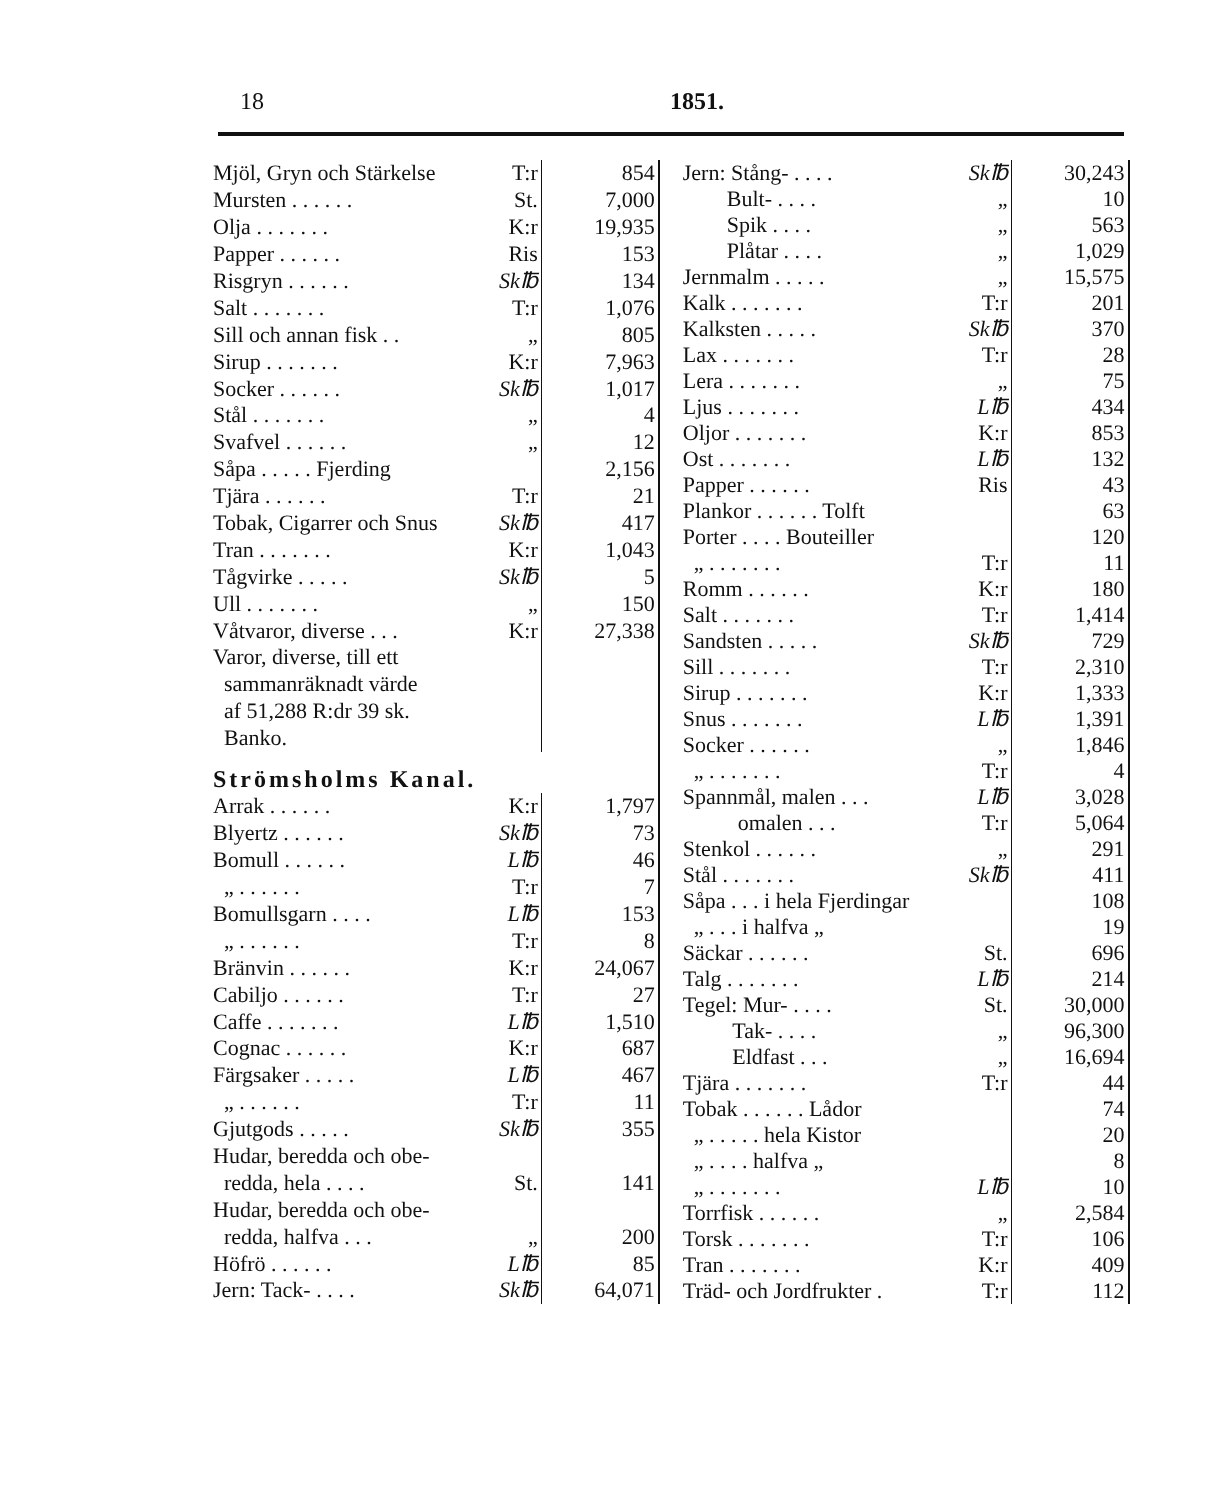18 1851.
| Mjöl, Gryn och Stärkelse | T:r | 854 |
| Mursten . . . . . . | St. | 7,000 |
| Olja . . . . . . . | K:r | 19,935 |
| Papper . . . . . . | Ris | 153 |
| Risgryn . . . . . . | Sk℔ | 134 |
| Salt . . . . . . . | T:r | 1,076 |
| Sill och annan fisk . . | „ | 805 |
| Sirup . . . . . . . | K:r | 7,963 |
| Socker . . . . . . | Sk℔ | 1,017 |
| Stål . . . . . . . | „ | 4 |
| Svafvel . . . . . . | „ | 12 |
| Såpa . . . . . Fjerding | | 2,156 |
| Tjära . . . . . . | T:r | 21 |
| Tobak, Cigarrer och Snus | Sk℔ | 417 |
| Tran . . . . . . . | K:r | 1,043 |
| Tågvirke . . . . . | Sk℔ | 5 |
| Ull . . . . . . . | „ | 150 |
| Våtvaror, diverse . . . | K:r | 27,338 |
| Varor, diverse, till ett | | |
| sammanräknadt värde | | |
| af 51,288 R:dr 39 sk. | | |
| Banko. | | |
| Strömsholms Kanal. | | |
| Arrak . . . . . . | K:r | 1,797 |
| Blyertz . . . . . . | Sk℔ | 73 |
| Bomull . . . . . . | L℔ | 46 |
| „ . . . . . . | T:r | 7 |
| Bomullsgarn . . . . | L℔ | 153 |
| „ . . . . . . | T:r | 8 |
| Bränvin . . . . . . | K:r | 24,067 |
| Cabiljo . . . . . . | T:r | 27 |
| Caffe . . . . . . . | L℔ | 1,510 |
| Cognac . . . . . . | K:r | 687 |
| Färgsaker . . . . . | L℔ | 467 |
| „ . . . . . . | T:r | 11 |
| Gjutgods . . . . . | Sk℔ | 355 |
| Hudar, beredda och obe- | | |
| redda, hela . . . . | St. | 141 |
| Hudar, beredda och obe- | | |
| redda, halfva . . . | „ | 200 |
| Höfrö . . . . . . | L℔ | 85 |
| Jern: Tack- . . . . | Sk℔ | 64,071 |
| Jern: Stång- . . . . | Sk℔ | 30,243 |
| Bult- . . . . | „ | 10 |
| Spik . . . . | „ | 563 |
| Plåtar . . . . | „ | 1,029 |
| Jernmalm . . . . . | „ | 15,575 |
| Kalk . . . . . . . | T:r | 201 |
| Kalksten . . . . . | Sk℔ | 370 |
| Lax . . . . . . . | T:r | 28 |
| Lera . . . . . . . | „ | 75 |
| Ljus . . . . . . . | L℔ | 434 |
| Oljor . . . . . . . | K:r | 853 |
| Ost . . . . . . . | L℔ | 132 |
| Papper . . . . . . | Ris | 43 |
| Plankor . . . . . . Tolft | | 63 |
| Porter . . . . Bouteiller | | 120 |
| „ . . . . . . . | T:r | 11 |
| Romm . . . . . . | K:r | 180 |
| Salt . . . . . . . | T:r | 1,414 |
| Sandsten . . . . . | Sk℔ | 729 |
| Sill . . . . . . . | T:r | 2,310 |
| Sirup . . . . . . . | K:r | 1,333 |
| Snus . . . . . . . | L℔ | 1,391 |
| Socker . . . . . . | „ | 1,846 |
| „ . . . . . . . | T:r | 4 |
| Spannmål, malen . . . | L℔ | 3,028 |
| omalen . . . | T:r | 5,064 |
| Stenkol . . . . . . | „ | 291 |
| Stål . . . . . . . | Sk℔ | 411 |
| Såpa . . . i hela Fjerdingar | | 108 |
| „ . . . i halfva „ | | 19 |
| Säckar . . . . . . | St. | 696 |
| Talg . . . . . . . | L℔ | 214 |
| Tegel: Mur- . . . . | St. | 30,000 |
| Tak- . . . . | „ | 96,300 |
| Eldfast . . . | „ | 16,694 |
| Tjära . . . . . . . | T:r | 44 |
| Tobak . . . . . . Lådor | | 74 |
| „ . . . . . hela Kistor | | 20 |
| „ . . . . halfva „ | | 8 |
| „ . . . . . . . | L℔ | 10 |
| Torrfisk . . . . . . | „ | 2,584 |
| Torsk . . . . . . . | T:r | 106 |
| Tran . . . . . . . | K:r | 409 |
| Träd- och Jordfrukter . | T:r | 112 |